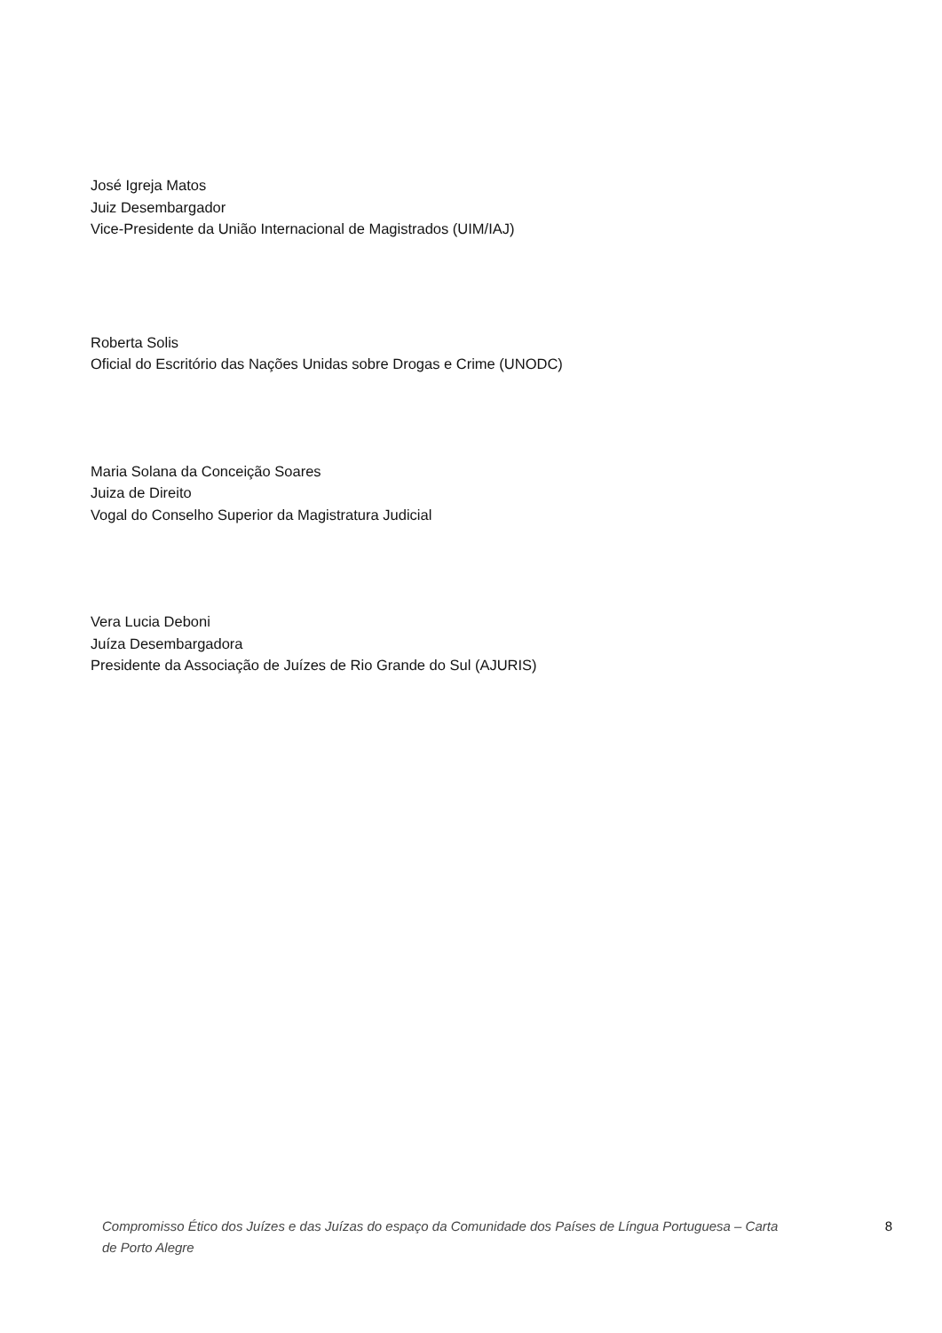José Igreja Matos
Juiz Desembargador
Vice-Presidente da União Internacional de Magistrados (UIM/IAJ)
Roberta Solis
Oficial do Escritório das Nações Unidas sobre Drogas e Crime (UNODC)
Maria Solana da Conceição Soares
Juiza de Direito
Vogal do Conselho Superior da Magistratura Judicial
Vera Lucia Deboni
Juíza Desembargadora
Presidente da Associação de Juízes de Rio Grande do Sul (AJURIS)
Compromisso Ético dos Juízes e das Juízas do espaço da Comunidade dos Países de Língua Portuguesa – Carta de Porto Alegre 8